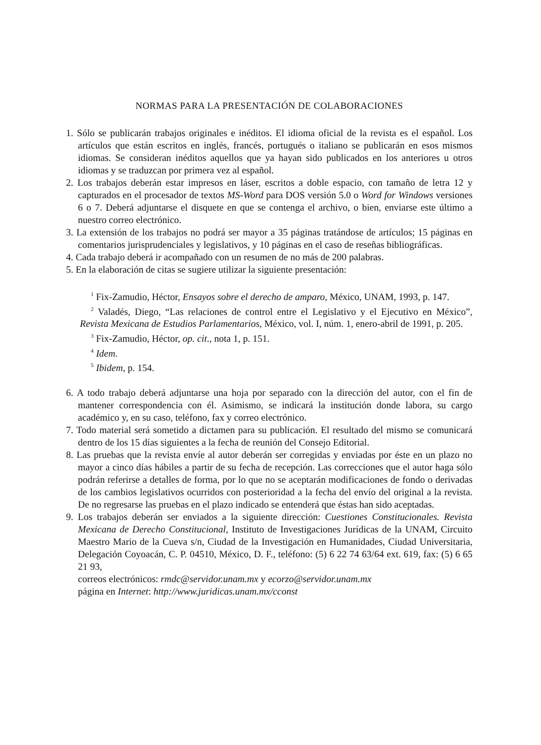NORMAS PARA LA PRESENTACIÓN DE COLABORACIONES
1. Sólo se publicarán trabajos originales e inéditos. El idioma oficial de la revista es el español. Los artículos que están escritos en inglés, francés, portugués o italiano se publicarán en esos mismos idiomas. Se consideran inéditos aquellos que ya hayan sido publicados en los anteriores u otros idiomas y se traduzcan por primera vez al español.
2. Los trabajos deberán estar impresos en láser, escritos a doble espacio, con tamaño de letra 12 y capturados en el procesador de textos MS-Word para DOS versión 5.0 o Word for Windows versiones 6 o 7. Deberá adjuntarse el disquete en que se contenga el archivo, o bien, enviarse este último a nuestro correo electrónico.
3. La extensión de los trabajos no podrá ser mayor a 35 páginas tratándose de artículos; 15 páginas en comentarios jurisprudenciales y legislativos, y 10 páginas en el caso de reseñas bibliográficas.
4. Cada trabajo deberá ir acompañado con un resumen de no más de 200 palabras.
5. En la elaboración de citas se sugiere utilizar la siguiente presentación:
<sup>1</sup> Fix-Zamudio, Héctor, Ensayos sobre el derecho de amparo, México, UNAM, 1993, p. 147.
<sup>2</sup> Valadés, Diego, “Las relaciones de control entre el Legislativo y el Ejecutivo en México”, Revista Mexicana de Estudios Parlamentarios, México, vol. I, núm. 1, enero-abril de 1991, p. 205.
<sup>3</sup> Fix-Zamudio, Héctor, op. cit., nota 1, p. 151.
<sup>4</sup> Idem.
<sup>5</sup> Ibidem, p. 154.
6. A todo trabajo deberá adjuntarse una hoja por separado con la dirección del autor, con el fin de mantener correspondencia con él. Asimismo, se indicará la institución donde labora, su cargo académico y, en su caso, teléfono, fax y correo electrónico.
7. Todo material será sometido a dictamen para su publicación. El resultado del mismo se comunicará dentro de los 15 días siguientes a la fecha de reunión del Consejo Editorial.
8. Las pruebas que la revista envíe al autor deberán ser corregidas y enviadas por éste en un plazo no mayor a cinco días hábiles a partir de su fecha de recepción. Las correcciones que el autor haga sólo podrán referirse a detalles de forma, por lo que no se aceptarán modificaciones de fondo o derivadas de los cambios legislativos ocurridos con posterioridad a la fecha del envío del original a la revista. De no regresarse las pruebas en el plazo indicado se entenderá que éstas han sido aceptadas.
9. Los trabajos deberán ser enviados a la siguiente dirección: Cuestiones Constitucionales. Revista Mexicana de Derecho Constitucional, Instituto de Investigaciones Jurídicas de la UNAM, Circuito Maestro Mario de la Cueva s/n, Ciudad de la Investigación en Humanidades, Ciudad Universitaria, Delegación Coyoacán, C. P. 04510, México, D. F., teléfono: (5) 6 22 74 63/64 ext. 619, fax: (5) 6 65 21 93,
correos electrónicos: rmdc@servidor.unam.mx y ecorzo@servidor.unam.mx
página en Internet: http://www.juridicas.unam.mx/cconst